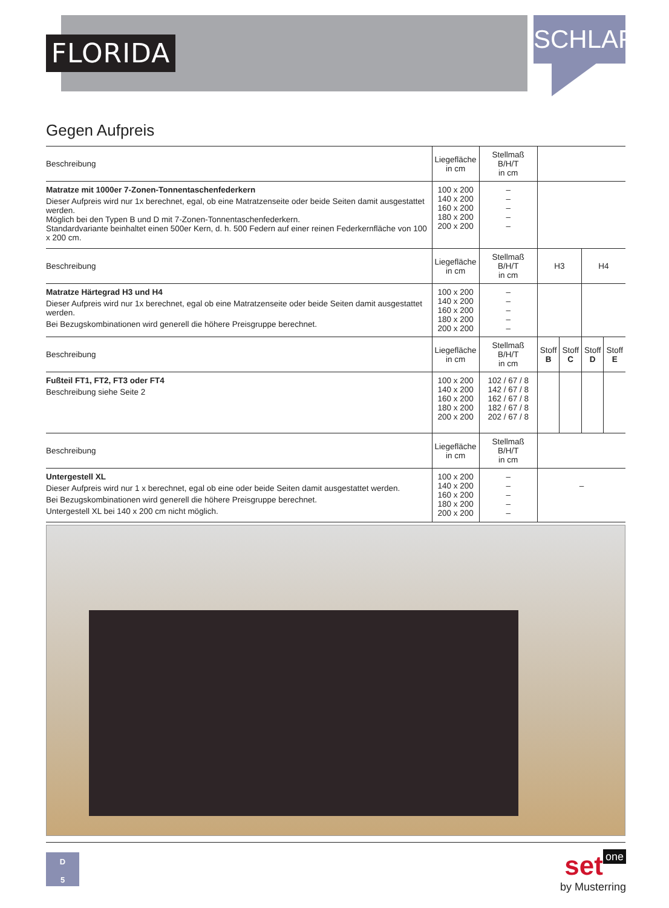FLORIDA
SCHLAFEN
Gegen Aufpreis
| Beschreibung | Liegefläche in cm | Stellmaß B/H/T in cm | | | | |
| Matratze mit 1000er 7-Zonen-Tonnentaschenfederkern Dieser Aufpreis wird nur 1x berechnet, egal, ob eine Matratzenseite oder beide Seiten damit ausgestattet werden. Möglich bei den Typen B und D mit 7-Zonen-Tonnentaschenfederkern. Standardvariante beinhaltet einen 500er Kern, d. h. 500 Federn auf einer reinen Federkernfläche von 100 x 200 cm. | 100 x 200 140 x 200 160 x 200 180 x 200 200 x 200 | – – – – – | | | | |
| Beschreibung | Liegefläche in cm | Stellmaß B/H/T in cm | H3 | | H4 | |
| Matratze Härtegrad H3 und H4 Dieser Aufpreis wird nur 1x berechnet, egal ob eine Matratzenseite oder beide Seiten damit ausgestattet werden. Bei Bezugskombinationen wird generell die höhere Preisgruppe berechnet. | 100 x 200 140 x 200 160 x 200 180 x 200 200 x 200 | – – – – – | | | | |
| Beschreibung | Liegefläche in cm | Stellmaß B/H/T in cm | Stoff B | Stoff C | Stoff D | Stoff E |
| Fußteil FT1, FT2, FT3 oder FT4 Beschreibung siehe Seite 2 | 100 x 200 140 x 200 160 x 200 180 x 200 200 x 200 | 102 / 67 / 8 142 / 67 / 8 162 / 67 / 8 182 / 67 / 8 202 / 67 / 8 | | | | |
| Beschreibung | Liegefläche in cm | Stellmaß B/H/T in cm | | | | |
| Untergestell XL Dieser Aufpreis wird nur 1 x berechnet, egal ob eine oder beide Seiten damit ausgestattet werden. Bei Bezugskombinationen wird generell die höhere Preisgruppe berechnet. Untergestell XL bei 140 x 200 cm nicht möglich. | 100 x 200 140 x 200 160 x 200 180 x 200 200 x 200 | – – – – – | – | | | |
D
5
set one
by Musterring